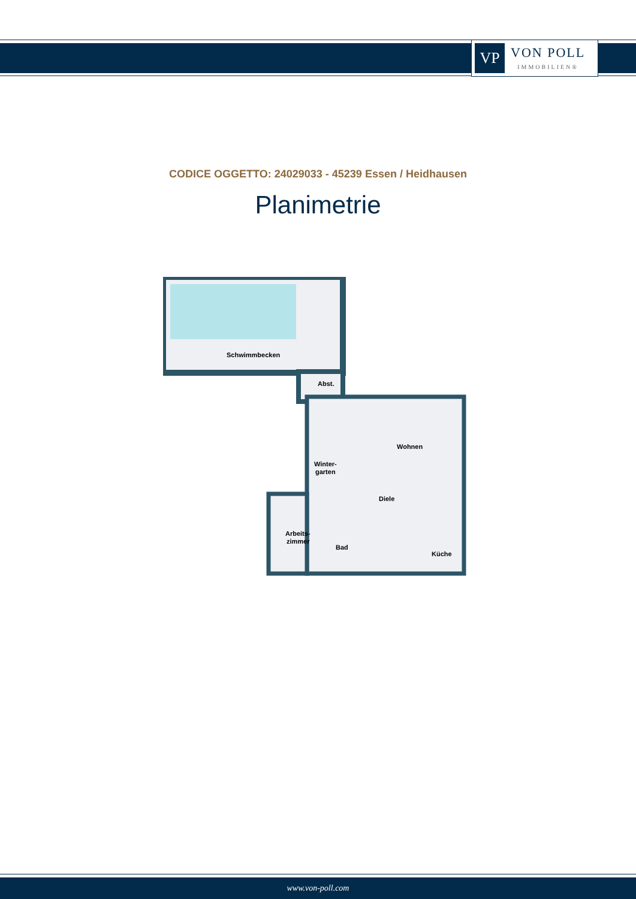VP
VON POLL
IMMOBILIEN®
CODICE OGGETTO: 24029033 - 45239 Essen / Heidhausen
Planimetrie
Schwimmbecken
Abst.
Winter-
garten
Wohnen
Diele
Arbeits-
zimmer
Bad
Küche
www.von-poll.com